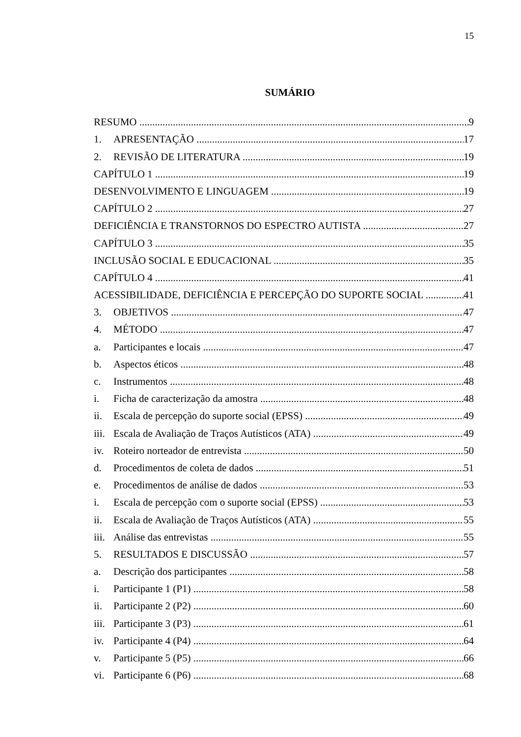15
SUMÁRIO
RESUMO 9
1. APRESENTAÇÃO 17
2. REVISÃO DE LITERATURA 19
CAPÍTULO 1 19
DESENVOLVIMENTO E LINGUAGEM 19
CAPÍTULO 2 27
DEFICIÊNCIA E TRANSTORNOS DO ESPECTRO AUTISTA 27
CAPÍTULO 3 35
INCLUSÃO SOCIAL E EDUCACIONAL 35
CAPÍTULO 4 41
ACESSIBILIDADE, DEFICIÊNCIA E PERCEPÇÃO DO SUPORTE SOCIAL 41
3. OBJETIVOS 47
4. MÉTODO 47
a. Participantes e locais 47
b. Aspectos éticos 48
c. Instrumentos 48
i. Ficha de caracterização da amostra 48
ii. Escala de percepção do suporte social (EPSS) 49
iii. Escala de Avaliação de Traços Autísticos (ATA) 49
iv. Roteiro norteador de entrevista 50
d. Procedimentos de coleta de dados 51
e. Procedimentos de análise de dados 53
i. Escala de percepção com o suporte social (EPSS) 53
ii. Escala de Avaliação de Traços Autísticos (ATA) 55
iii. Análise das entrevistas 55
5. RESULTADOS E DISCUSSÃO 57
a. Descrição dos participantes 58
i. Participante 1 (P1) 58
ii. Participante 2 (P2) 60
iii. Participante 3 (P3) 61
iv. Participante 4 (P4) 64
v. Participante 5 (P5) 66
vi. Participante 6 (P6) 68